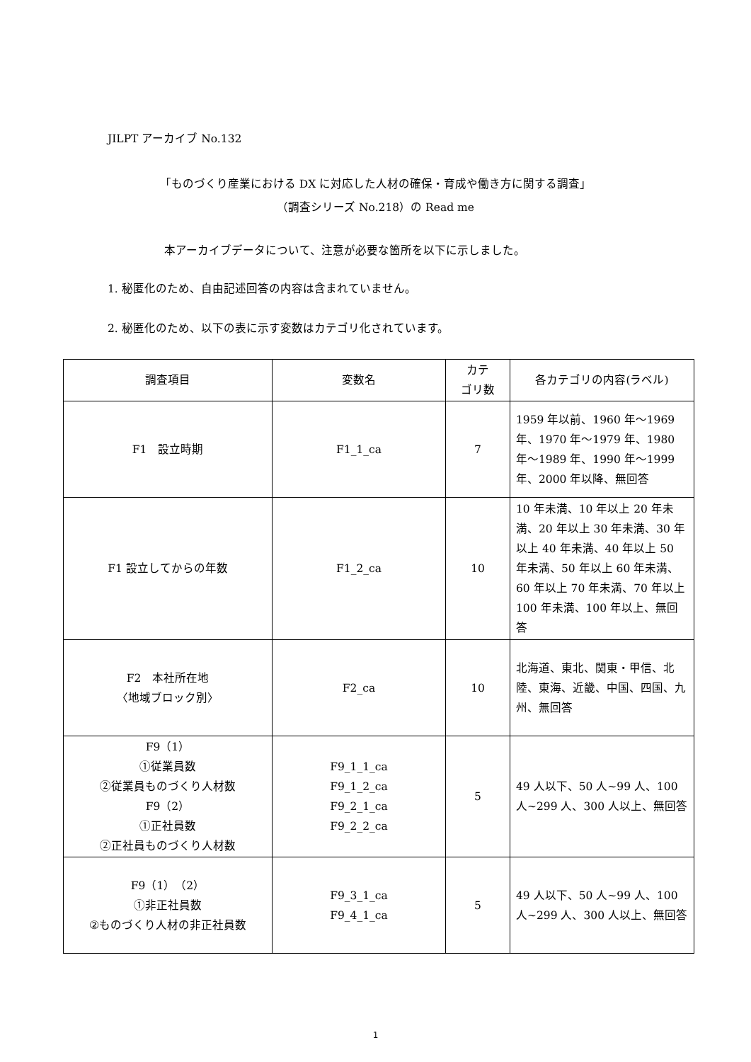JILPT アーカイブ No.132
「ものづくり産業における DX に対応した人材の確保・育成や働き方に関する調査」
（調査シリーズ No.218）の Read me
本アーカイブデータについて、注意が必要な箇所を以下に示しました。
1. 秘匿化のため、自由記述回答の内容は含まれていません。
2. 秘匿化のため、以下の表に示す変数はカテゴリ化されています。
| 調査項目 | 変数名 | カテ ゴリ数 | 各カテゴリの内容(ラベル) |
| --- | --- | --- | --- |
| F1 設立時期 | F1_1_ca | 7 | 1959 年以前、1960 年～1969 年、1970 年～1979 年、1980 年～1989 年、1990 年～1999 年、2000 年以降、無回答 |
| F1 設立してからの年数 | F1_2_ca | 10 | 10 年未満、10 年以上 20 年未満、20 年以上 30 年未満、30 年以上 40 年未満、40 年以上 50 年未満、50 年以上 60 年未満、60 年以上 70 年未満、70 年以上 100 年未満、100 年以上、無回答 |
| F2 本社所在地 〈地域ブロック別〉 | F2_ca | 10 | 北海道、東北、関東・甲信、北陸、東海、近畿、中国、四国、九州、無回答 |
| F9（1） ①従業員数 ②従業員ものづくり人材数 F9（2） ①正社員数 ②正社員ものづくり人材数 | F9_1_1_ca F9_1_2_ca F9_2_1_ca F9_2_2_ca | 5 | 49 人以下、50 人~99 人、100 人~299 人、300 人以上、無回答 |
| F9（1）（2） ①非正社員数 ②ものづくり人材の非正社員数 | F9_3_1_ca F9_4_1_ca | 5 | 49 人以下、50 人~99 人、100 人~299 人、300 人以上、無回答 |
1